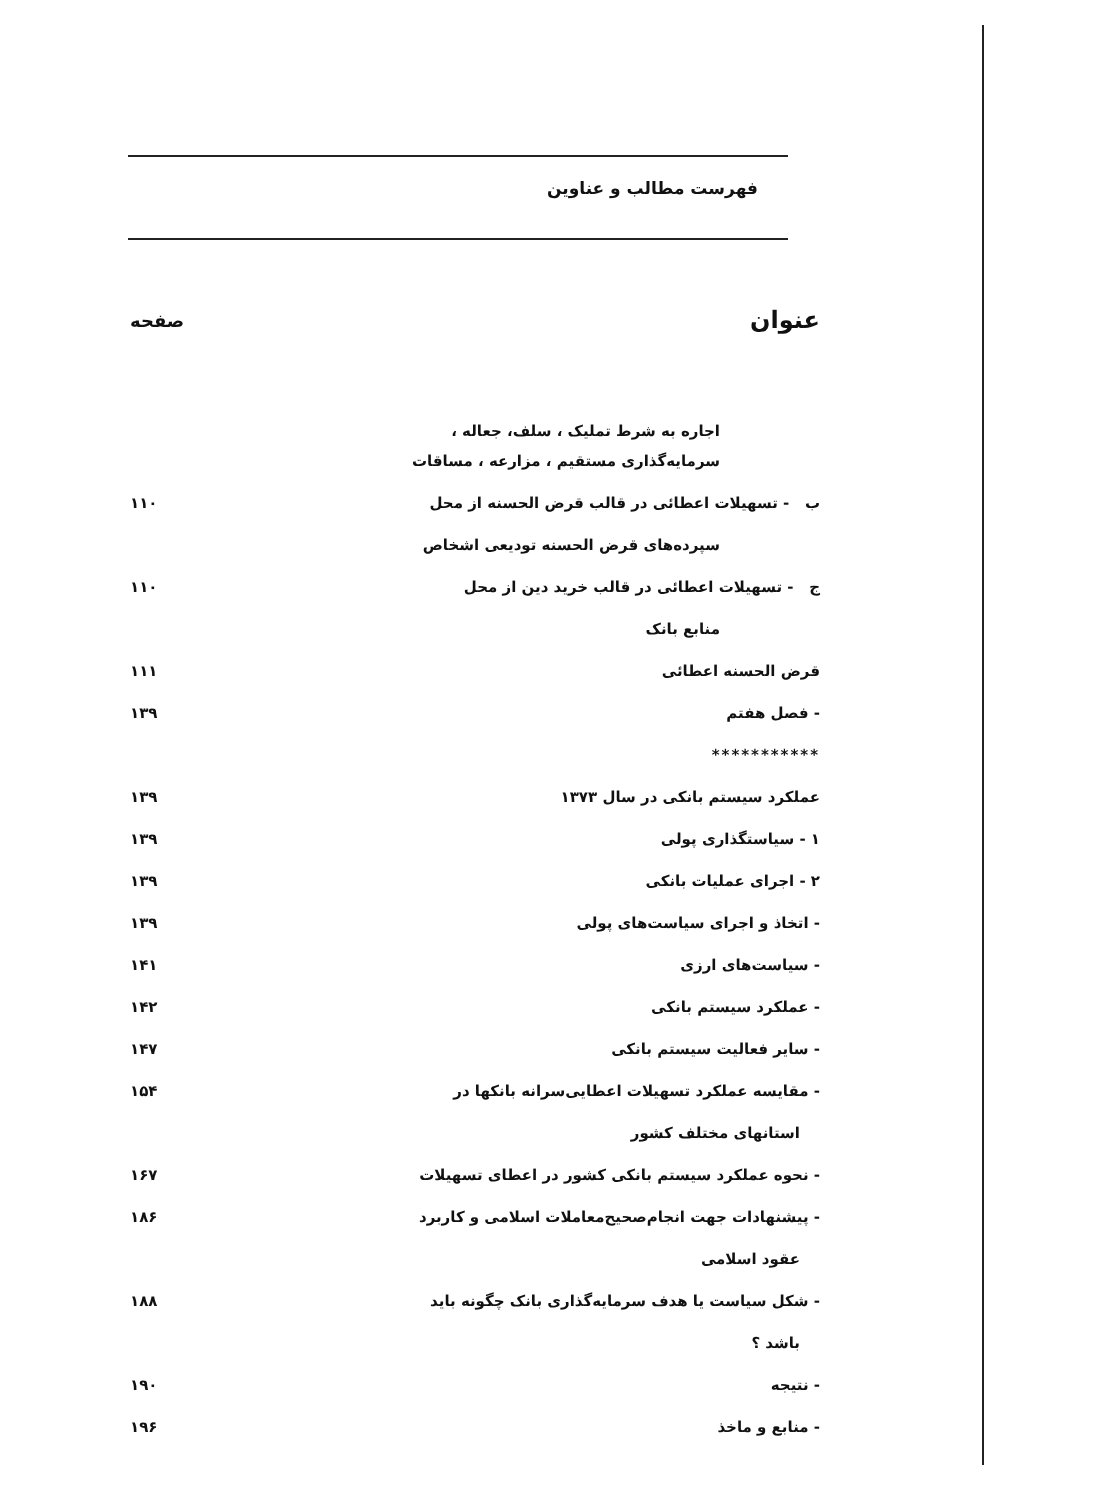فهرست مطالب و عناوین
| عنوان | صفحه |
| --- | --- |
| اجاره به شرط تملیک ، سلف، جعاله ، | |
| سرمایه‌گذاری مستقیم ، مزارعه ، مساقات | |
| ب - تسهیلات اعطائی در قالب قرض الحسنه از محل | ۱۱۰ |
| سپرده‌های قرض الحسنه تودیعی اشخاص | |
| ج - تسهیلات اعطائی در قالب خرید دین از محل | ۱۱۰ |
| منابع بانک | |
| قرض الحسنه اعطائی | ۱۱۱ |
| - فصل هفتم | ۱۳۹ |
| *********** | |
| عملکرد سیستم بانکی در سال ۱۳۷۳ | ۱۳۹ |
| ۱ - سیاستگذاری پولی | ۱۳۹ |
| ۲ - اجرای عملیات بانکی | ۱۳۹ |
| - اتخاذ و اجرای سیاست‌های پولی | ۱۳۹ |
| - سیاست‌های ارزی | ۱۴۱ |
| - عملکرد سیستم بانکی | ۱۴۲ |
| - سایر فعالیت سیستم بانکی | ۱۴۷ |
| - مقایسه عملکرد تسهیلات اعطایی‌سرانه بانکها در | ۱۵۴ |
| استانهای مختلف کشور | |
| - نحوه عملکرد سیستم بانکی کشور در اعطای تسهیلات | ۱۶۷ |
| - پیشنهادات جهت انجام‌صحیح‌معاملات اسلامی و کاربرد | ۱۸۶ |
| عقود اسلامی | |
| - شکل سیاست یا هدف سرمایه‌گذاری بانک چگونه باید | ۱۸۸ |
| باشد ؟ | |
| - نتیجه | ۱۹۰ |
| - منابع و ماخذ | ۱۹۶ |